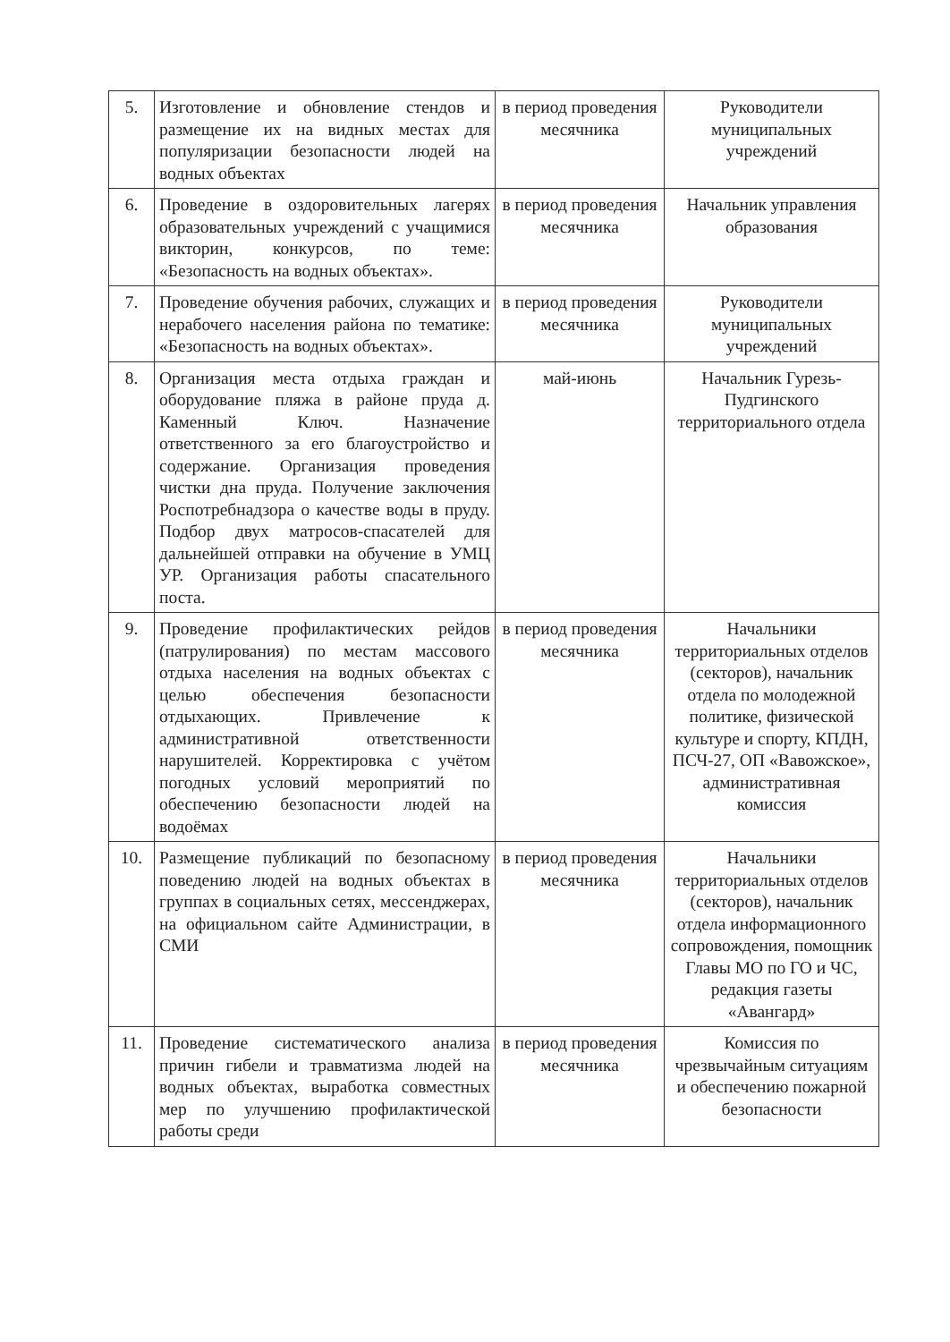| 5. | Изготовление и обновление стендов и размещение их на видных местах для популяризации безопасности людей на водных объектах | в период проведения месячника | Руководители муниципальных учреждений |
| 6. | Проведение в оздоровительных лагерях образовательных учреждений с учащимися викторин, конкурсов, по теме: «Безопасность на водных объектах». | в период проведения месячника | Начальник управления образования |
| 7. | Проведение обучения рабочих, служащих и нерабочего населения района по тематике: «Безопасность на водных объектах». | в период проведения месячника | Руководители муниципальных учреждений |
| 8. | Организация места отдыха граждан и оборудование пляжа в районе пруда д. Каменный Ключ. Назначение ответственного за его благоустройство и содержание. Организация проведения чистки дна пруда. Получение заключения Роспотребнадзора о качестве воды в пруду. Подбор двух матросов-спасателей для дальнейшей отправки на обучение в УМЦ УР. Организация работы спасательного поста. | май-июнь | Начальник Гурезь-Пудгинского территориального отдела |
| 9. | Проведение профилактических рейдов (патрулирования) по местам массового отдыха населения на водных объектах с целью обеспечения безопасности отдыхающих. Привлечение к административной ответственности нарушителей. Корректировка с учётом погодных условий мероприятий по обеспечению безопасности людей на водоёмах | в период проведения месячника | Начальники территориальных отделов (секторов), начальник отдела по молодежной политике, физической культуре и спорту, КПДН, ПСЧ-27, ОП «Вавожское», административная комиссия |
| 10. | Размещение публикаций по безопасному поведению людей на водных объектах в группах в социальных сетях, мессенджерах, на официальном сайте Администрации, в СМИ | в период проведения месячника | Начальники территориальных отделов (секторов), начальник отдела информационного сопровождения, помощник Главы МО по ГО и ЧС, редакция газеты «Авангард» |
| 11. | Проведение систематического анализа причин гибели и травматизма людей на водных объектах, выработка совместных мер по улучшению профилактической работы среди | в период проведения месячника | Комиссия по чрезвычайным ситуациям и обеспечению пожарной безопасности |